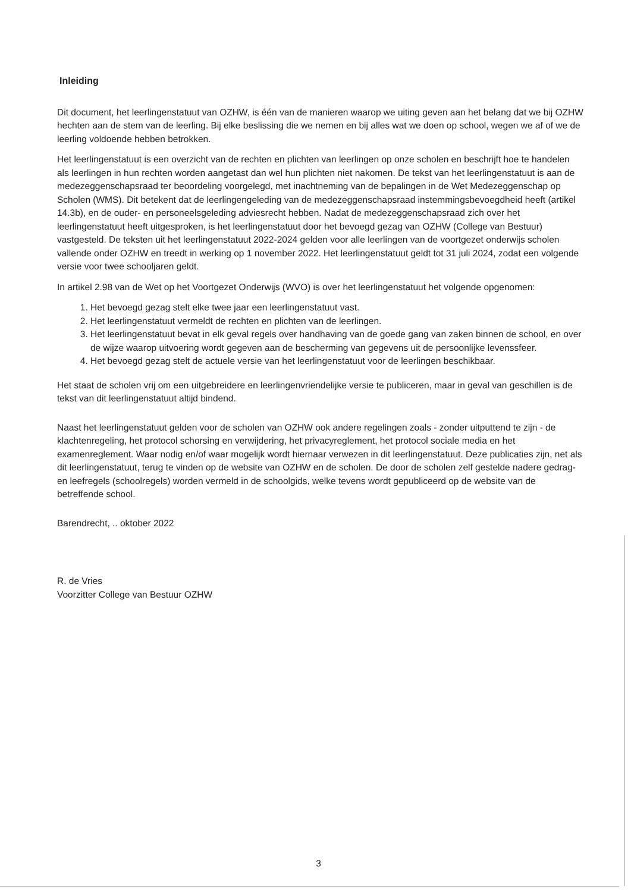Inleiding
Dit document, het leerlingenstatuut van OZHW, is één van de manieren waarop we uiting geven aan het belang dat we bij OZHW hechten aan de stem van de leerling. Bij elke beslissing die we nemen en bij alles wat we doen op school, wegen we af of we de leerling voldoende hebben betrokken.
Het leerlingenstatuut is een overzicht van de rechten en plichten van leerlingen op onze scholen en beschrijft hoe te handelen als leerlingen in hun rechten worden aangetast dan wel hun plichten niet nakomen. De tekst van het leerlingenstatuut is aan de medezeggenschapsraad ter beoordeling voorgelegd, met inachtneming van de bepalingen in de Wet Medezeggenschap op Scholen (WMS). Dit betekent dat de leerlingengeleding van de medezeggenschapsraad instemmingsbevoegdheid heeft (artikel 14.3b), en de ouder- en personeelsgeleding adviesrecht hebben. Nadat de medezeggenschapsraad zich over het leerlingenstatuut heeft uitgesproken, is het leerlingenstatuut door het bevoegd gezag van OZHW (College van Bestuur) vastgesteld. De teksten uit het leerlingenstatuut 2022-2024 gelden voor alle leerlingen van de voortgezet onderwijs scholen vallende onder OZHW en treedt in werking op 1 november 2022. Het leerlingenstatuut geldt tot 31 juli 2024, zodat een volgende versie voor twee schooljaren geldt.
In artikel 2.98 van de Wet op het Voortgezet Onderwijs (WVO) is over het leerlingenstatuut het volgende opgenomen:
1. Het bevoegd gezag stelt elke twee jaar een leerlingenstatuut vast.
2. Het leerlingenstatuut vermeldt de rechten en plichten van de leerlingen.
3. Het leerlingenstatuut bevat in elk geval regels over handhaving van de goede gang van zaken binnen de school, en over de wijze waarop uitvoering wordt gegeven aan de bescherming van gegevens uit de persoonlijke levenssfeer.
4. Het bevoegd gezag stelt de actuele versie van het leerlingenstatuut voor de leerlingen beschikbaar.
Het staat de scholen vrij om een uitgebreidere en leerlingenvriendelijke versie te publiceren, maar in geval van geschillen is de tekst van dit leerlingenstatuut altijd bindend.
Naast het leerlingenstatuut gelden voor de scholen van OZHW ook andere regelingen zoals - zonder uitputtend te zijn - de klachtenregeling, het protocol schorsing en verwijdering, het privacyreglement, het protocol sociale media en het examenreglement. Waar nodig en/of waar mogelijk wordt hiernaar verwezen in dit leerlingenstatuut. Deze publicaties zijn, net als dit leerlingenstatuut, terug te vinden op de website van OZHW en de scholen. De door de scholen zelf gestelde nadere gedrag- en leefregels (schoolregels) worden vermeld in de schoolgids, welke tevens wordt gepubliceerd op de website van de betreffende school.
Barendrecht, .. oktober 2022
R. de Vries
Voorzitter College van Bestuur OZHW
3